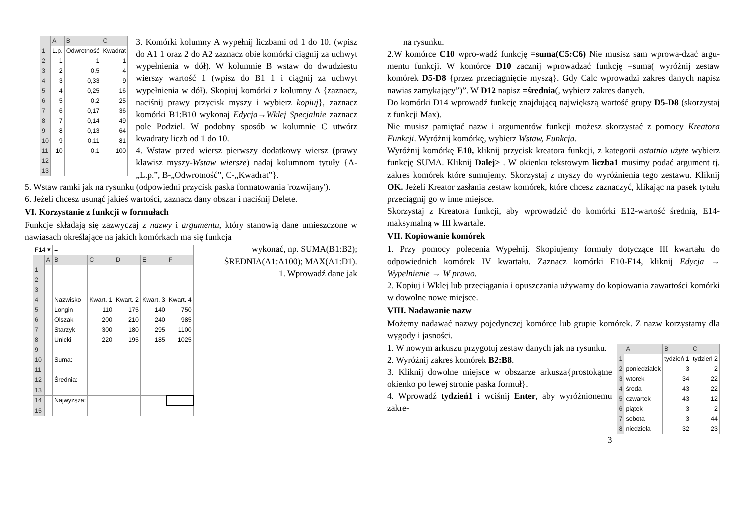| | A | B | C |
| --- | --- | --- | --- |
| 1 | L.p. | Odwrotność | Kwadrat |
| 2 | 1 | 1 | 1 |
| 3 | 2 | 0,5 | 4 |
| 4 | 3 | 0,33 | 9 |
| 5 | 4 | 0,25 | 16 |
| 6 | 5 | 0,2 | 25 |
| 7 | 6 | 0,17 | 36 |
| 8 | 7 | 0,14 | 49 |
| 9 | 8 | 0,13 | 64 |
| 10 | 9 | 0,11 | 81 |
| 11 | 10 | 0,1 | 100 |
| 12 | | | |
| 13 | | | |
3. Komórki kolumny A wypełnij liczbami od 1 do 10. (wpisz do A1 1 oraz 2 do A2 zaznacz obie komórki ciągnij za uchwyt wypełnienia w dół). W kolumnie B wstaw do dwudziestu wierszy wartość 1 (wpisz do B1 1 i ciągnij za uchwyt wypełnienia w dół). Skopiuj komórki z kolumny A {zaznacz, naciśnij prawy przycisk myszy i wybierz kopiuj}, zaznacz komórki B1:B10 wykonaj Edycja→Wklej Specjalnie zaznacz pole Podziel. W podobny sposób w kolumnie C utwórz kwadraty liczb od 1 do 10.
4. Wstaw przed wiersz pierwszy dodatkowy wiersz (prawy klawisz myszy-Wstaw wiersze) nadaj kolumnom tytuły {A-„L.p.”, B-„Odwrotność”, C-„Kwadrat”}.
5. Wstaw ramki jak na rysunku (odpowiedni przycisk paska formatowania 'rozwijany').
6. Jeżeli chcesz usunąć jakieś wartości, zaznacz dany obszar i naciśnij Delete.
VI. Korzystanie z funkcji w formułach
Funkcje składają się zazwyczaj z nazwy i argumentu, który stanowią dane umieszczone w nawiasach określające na jakich komórkach ma się funkcja
| F14 ▾ | | = | | | | |
| | A | B | C | D | E | F |
| 1 | | | | | | |
| 2 | | | | | | |
| 3 | | | | | | |
| 4 | | Nazwisko | Kwart. 1 | Kwart. 2 | Kwart. 3 | Kwart. 4 |
| 5 | | Longin | 110 | 175 | 140 | 750 |
| 6 | | Olszak | 200 | 210 | 240 | 985 |
| 7 | | Starzyk | 300 | 180 | 295 | 1100 |
| 8 | | Unicki | 220 | 195 | 185 | 1025 |
| 9 | | | | | | |
| 10 | | Suma: | | | | |
| 11 | | | | | | |
| 12 | | Średnia: | | | | |
| 13 | | | | | | |
| 14 | | Najwyższa: | | | | |
| 15 | | | | | | |
wykonać, np. SUMA(B1:B2); ŚREDNIA(A1:A100); MAX(A1:D1).
1. Wprowadź dane jak
na rysunku.
2.W komórce C10 wpro-wadź funkcję =suma(C5:C6) Nie musisz sam wprowa-dzać argu-mentu funkcji. W komórce D10 zacznij wprowadzać funkcję =suma( wyróżnij zestaw komórek D5-D8 {przez przeciągnięcie myszą}. Gdy Calc wprowadzi zakres danych napisz nawias zamykający”)”. W D12 napisz =średnia(, wybierz zakres danych.
Do komórki D14 wprowadź funkcję znajdującą największą wartość grupy D5-D8 (skorzystaj z funkcji Max).
Nie musisz pamiętać nazw i argumentów funkcji możesz skorzystać z pomocy Kreatora Funkcji. Wyróżnij komórkę, wybierz Wstaw, Funkcja.
Wyróżnij komórkę E10, kliknij przycisk kreatora funkcji, z kategorii ostatnio użyte wybierz funkcję SUMA. Kliknij Dalej> . W okienku tekstowym liczba1 musimy podać argument tj. zakres komórek które sumujemy. Skorzystaj z myszy do wyróżnienia tego zestawu. Kliknij OK. Jeżeli Kreator zasłania zestaw komórek, które chcesz zaznaczyć, klikając na pasek tytułu przeciągnij go w inne miejsce.
Skorzystaj z Kreatora funkcji, aby wprowadzić do komórki E12-wartość średnią, E14-maksymalną w III kwartale.
VII. Kopiowanie komórek
1. Przy pomocy polecenia Wypełnij. Skopiujemy formuły dotyczące III kwartału do odpowiednich komórek IV kwartału. Zaznacz komórki E10-F14, kliknij Edycja → Wypełnienie → W prawo.
2. Kopiuj i Wklej lub przeciągania i opuszczania używamy do kopiowania zawartości komórki w dowolne nowe miejsce.
VIII. Nadawanie nazw
Możemy nadawać nazwy pojedynczej komórce lub grupie komórek. Z nazw korzystamy dla wygody i jasności.
| | A | B | C |
| --- | --- | --- | --- |
| 1 | | tydzień 1 | tydzień 2 |
| 2 | poniedziałek | 3 | 2 |
| 3 | wtorek | 34 | 22 |
| 4 | środa | 43 | 22 |
| 5 | czwartek | 43 | 12 |
| 6 | piątek | 3 | 2 |
| 7 | sobota | 3 | 44 |
| 8 | niedziela | 32 | 23 |
1. W nowym arkuszu przygotuj zestaw danych jak na rysunku.
2. Wyróżnij zakres komórek B2:B8.
3. Kliknij dowolne miejsce w obszarze arkusza{prostokątne okienko po lewej stronie paska formuł}.
4. Wprowadź tydzień1 i wciśnij Enter, aby wyróżnionemu zakre-
3